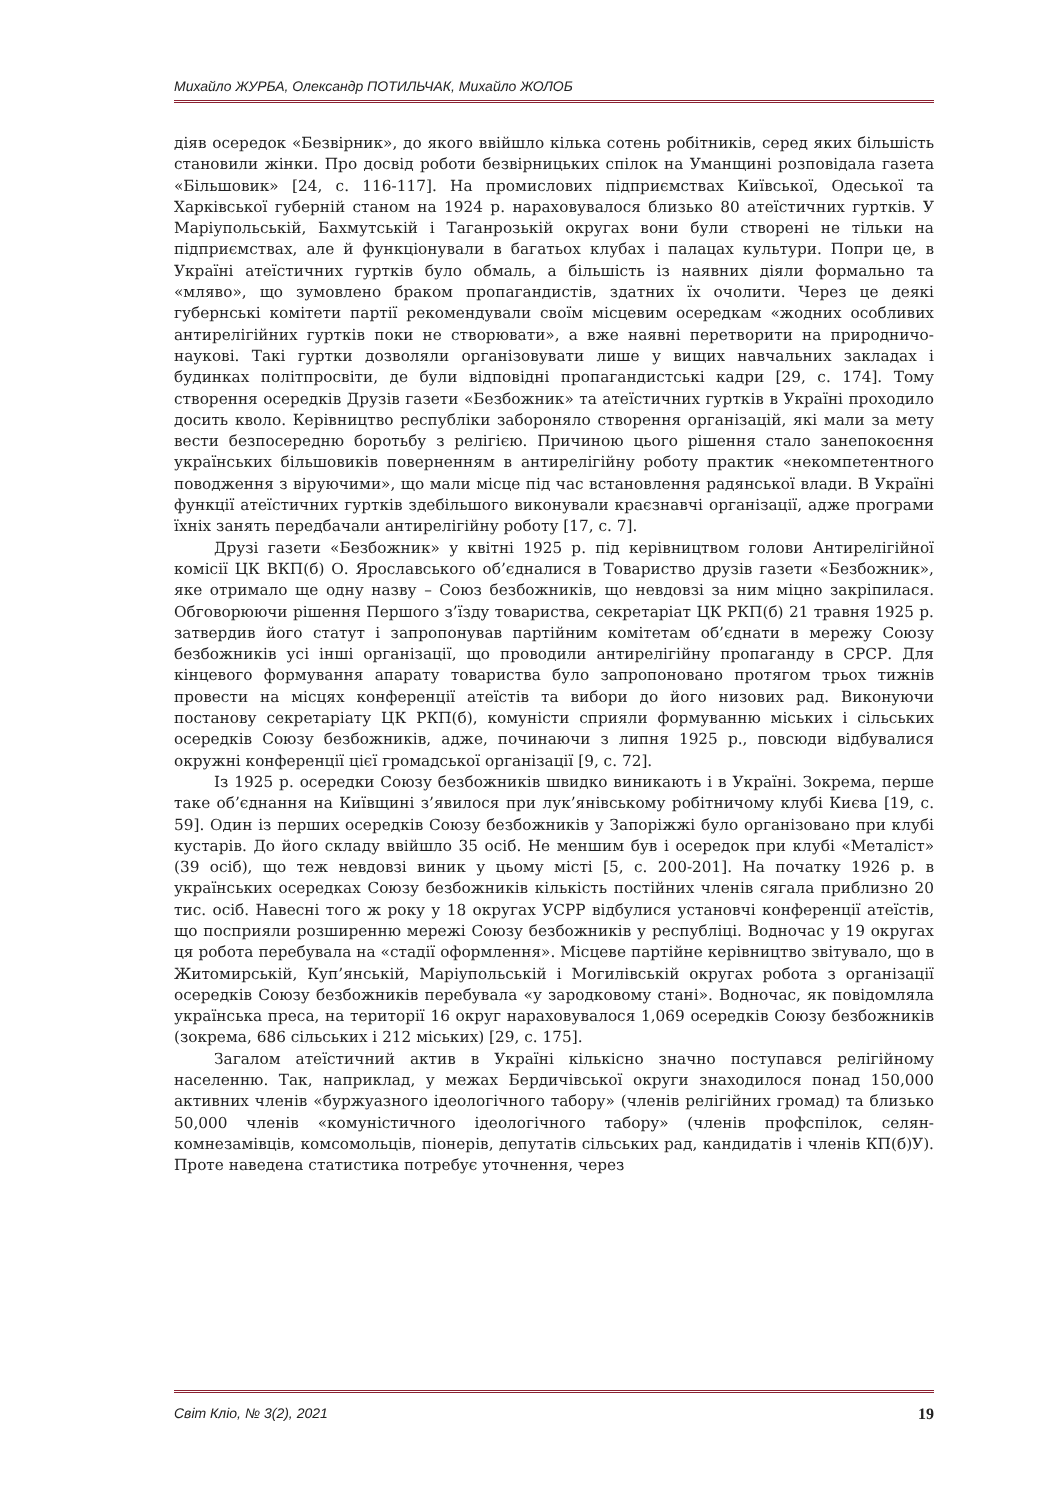Михайло ЖУРБА, Олександр ПОТИЛЬЧАК, Михайло ЖОЛОБ
діяв осередок «Безвірник», до якого ввійшло кілька сотень робітників, серед яких більшість становили жінки. Про досвід роботи безвірницьких спілок на Уманщині розповідала газета «Більшовик» [24, с. 116-117]. На промислових підприємствах Київської, Одеської та Харківської губерній станом на 1924 р. нараховувалося близько 80 атеїстичних гуртків. У Маріупольській, Бахмутській і Таганрозькій округах вони були створені не тільки на підприємствах, але й функціонували в багатьох клубах і палацах культури. Попри це, в Україні атеїстичних гуртків було обмаль, а більшість із наявних діяли формально та «мляво», що зумовлено браком пропагандистів, здатних їх очолити. Через це деякі губернські комітети партії рекомендували своїм місцевим осередкам «жодних особливих антирелігійних гуртків поки не створювати», а вже наявні перетворити на природничо-наукові. Такі гуртки дозволяли організовувати лише у вищих навчальних закладах і будинках політпросвіти, де були відповідні пропагандистські кадри [29, с. 174]. Тому створення осередків Друзів газети «Безбожник» та атеїстичних гуртків в Україні проходило досить кволо. Керівництво республіки забороняло створення організацій, які мали за мету вести безпосередню боротьбу з релігією. Причиною цього рішення стало занепокоєння українських більшовиків поверненням в антирелігійну роботу практик «некомпетентного поводження з віруючими», що мали місце під час встановлення радянської влади. В Україні функції атеїстичних гуртків здебільшого виконували краєзнавчі організації, адже програми їхніх занять передбачали антирелігійну роботу [17, с. 7].
Друзі газети «Безбожник» у квітні 1925 р. під керівництвом голови Антирелігійної комісії ЦК ВКП(б) О. Ярославського об’єдналися в Товариство друзів газети «Безбожник», яке отримало ще одну назву – Союз безбожників, що невдовзі за ним міцно закріпилася. Обговорюючи рішення Першого з’їзду товариства, секретаріат ЦК РКП(б) 21 травня 1925 р. затвердив його статут і запропонував партійним комітетам об’єднати в мережу Союзу безбожників усі інші організації, що проводили антирелігійну пропаганду в СРСР. Для кінцевого формування апарату товариства було запропоновано протягом трьох тижнів провести на місцях конференції атеїстів та вибори до його низових рад. Виконуючи постанову секретаріату ЦК РКП(б), комуністи сприяли формуванню міських і сільських осередків Союзу безбожників, адже, починаючи з липня 1925 р., повсюди відбувалися окружні конференції цієї громадської організації [9, с. 72].
Із 1925 р. осередки Союзу безбожників швидко виникають і в Україні. Зокрема, перше таке об’єднання на Київщині з’явилося при лук’янівському робітничому клубі Києва [19, с. 59]. Один із перших осередків Союзу безбожників у Запоріжжі було організовано при клубі кустарів. До його складу ввійшло 35 осіб. Не меншим був і осередок при клубі «Металіст» (39 осіб), що теж невдовзі виник у цьому місті [5, с. 200-201]. На початку 1926 р. в українських осередках Союзу безбожників кількість постійних членів сягала приблизно 20 тис. осіб. Навесні того ж року у 18 округах УСРР відбулися установчі конференції атеїстів, що посприяли розширенню мережі Союзу безбожників у республіці. Водночас у 19 округах ця робота перебувала на «стадії оформлення». Місцеве партійне керівництво звітувало, що в Житомирській, Куп’янській, Маріупольській і Могилівській округах робота з організації осередків Союзу безбожників перебувала «у зародковому стані». Водночас, як повідомляла українська преса, на території 16 округ нараховувалося 1,069 осередків Союзу безбожників (зокрема, 686 сільських і 212 міських) [29, с. 175].
Загалом атеїстичний актив в Україні кількісно значно поступався релігійному населенню. Так, наприклад, у межах Бердичівської округи знаходилося понад 150,000 активних членів «буржуазного ідеологічного табору» (членів релігійних громад) та близько 50,000 членів «комуністичного ідеологічного табору» (членів профспілок, селян-комнезамівців, комсомольців, піонерів, депутатів сільських рад, кандидатів і членів КП(б)У). Проте наведена статистика потребує уточнення, через
Світ Кліо, № 3(2), 2021 19